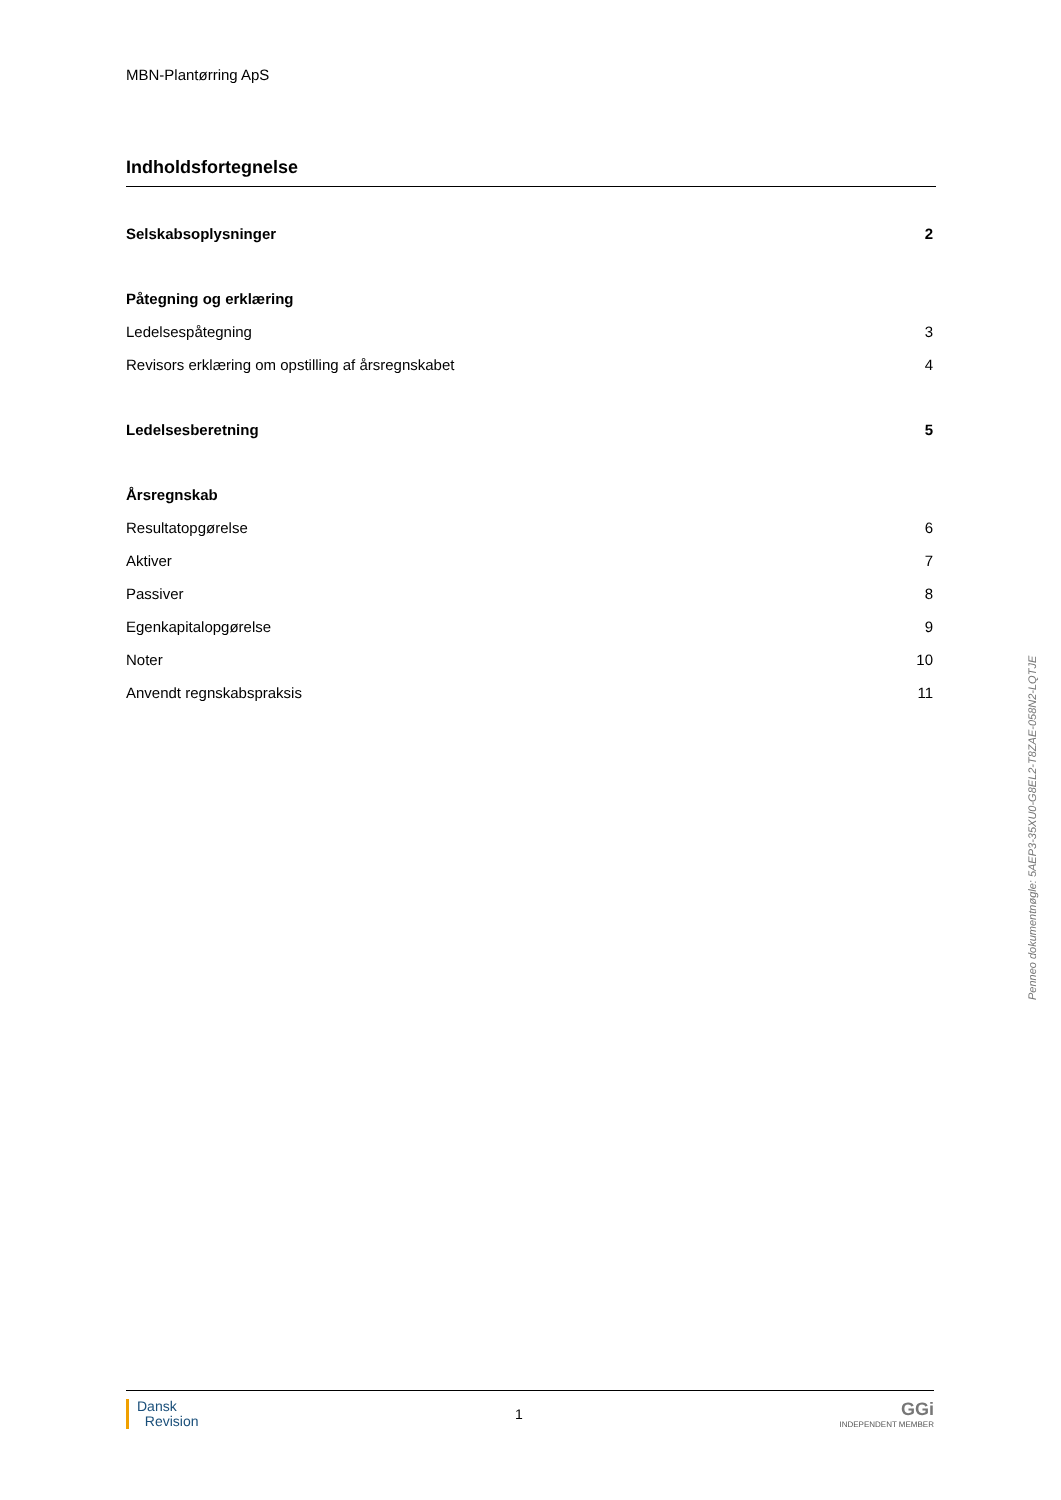MBN-Plantørring ApS
Indholdsfortegnelse
Selskabsoplysninger 2
Påtegning og erklæring
Ledelsespåtegning 3
Revisors erklæring om opstilling af årsregnskabet 4
Ledelsesberetning 5
Årsregnskab
Resultatopgørelse 6
Aktiver 7
Passiver 8
Egenkapitalopgørelse 9
Noter 10
Anvendt regnskabspraksis 11
Dansk
Revision
1
GGi
INDEPENDENT MEMBER
Penneo dokumentnøgle: 5AEP3-35XU0-G8EL2-T8ZAE-058N2-LQTJE